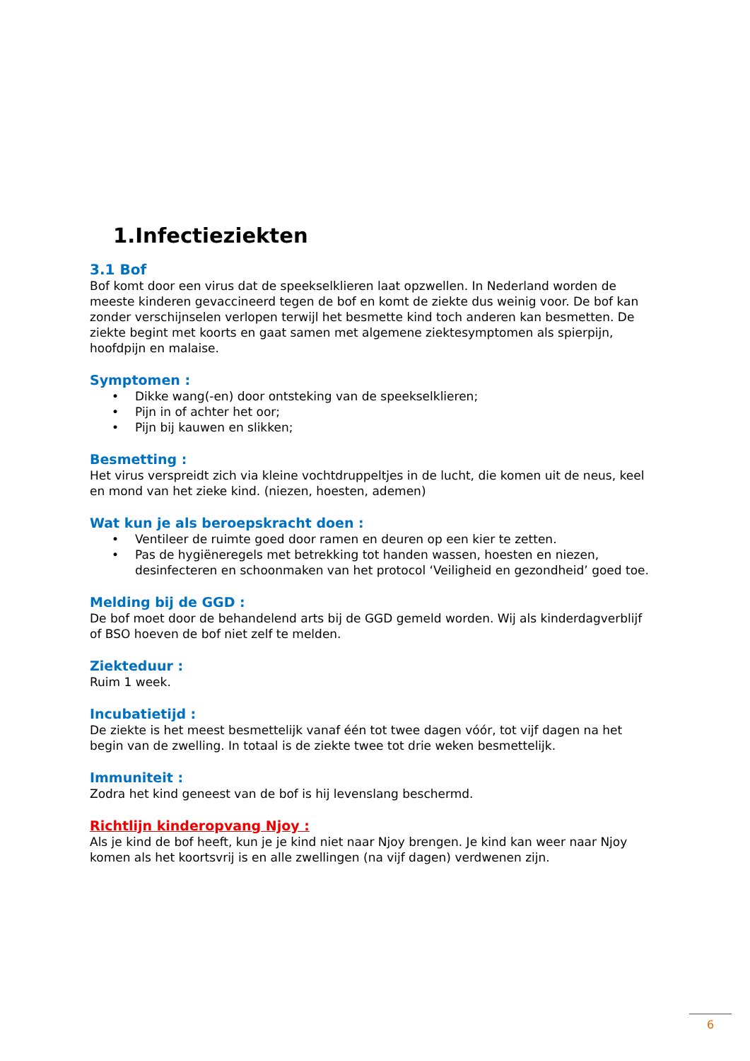1.Infectieziekten
3.1 Bof
Bof komt door een virus dat de speekselklieren laat opzwellen. In Nederland worden de meeste kinderen gevaccineerd tegen de bof en komt de ziekte dus weinig voor. De bof kan zonder verschijnselen verlopen terwijl het besmette kind toch anderen kan besmetten. De ziekte begint met koorts en gaat samen met algemene ziektesymptomen als spierpijn, hoofdpijn en malaise.
Symptomen :
• Dikke wang(-en) door ontsteking van de speekselklieren;
• Pijn in of achter het oor;
• Pijn bij kauwen en slikken;
Besmetting :
Het virus verspreidt zich via kleine vochtdruppeltjes in de lucht, die komen uit de neus, keel en mond van het zieke kind. (niezen, hoesten, ademen)
Wat kun je als beroepskracht doen :
• Ventileer de ruimte goed door ramen en deuren op een kier te zetten.
• Pas de hygiëneregels met betrekking tot handen wassen, hoesten en niezen, desinfecteren en schoonmaken van het protocol ‘Veiligheid en gezondheid’ goed toe.
Melding bij de GGD :
De bof moet door de behandelend arts bij de GGD gemeld worden. Wij als kinderdagverblijf of BSO hoeven de bof niet zelf te melden.
Ziekteduur :
Ruim 1 week.
Incubatietijd :
De ziekte is het meest besmettelijk vanaf één tot twee dagen vóór, tot vijf dagen na het begin van de zwelling. In totaal is de ziekte twee tot drie weken besmettelijk.
Immuniteit :
Zodra het kind geneest van de bof is hij levenslang beschermd.
Richtlijn kinderopvang Njoy :
Als je kind de bof heeft, kun je je kind niet naar Njoy brengen. Je kind kan weer naar Njoy komen als het koortsvrij is en alle zwellingen (na vijf dagen) verdwenen zijn.
6